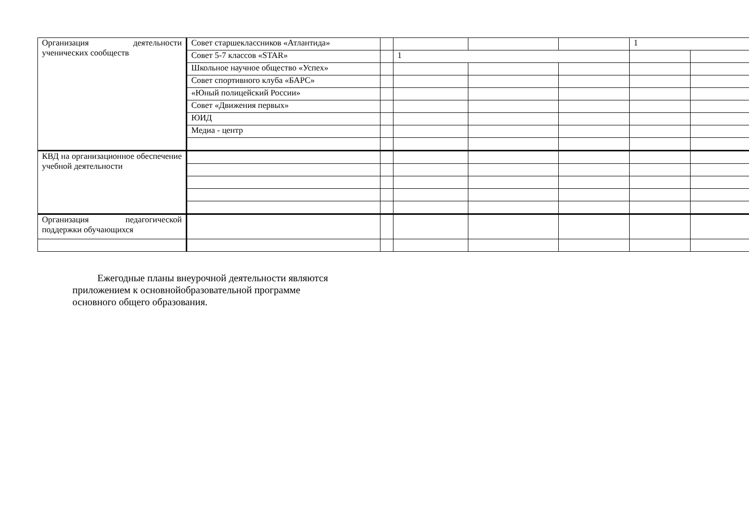| Организация деятельности ученических сообществ | Совет старшеклассников «Атлантида» | | | | | 1 | |
| | Совет 5-7 классов «STAR» | | 1 | | | | |
| | Школьное научное общество «Успех» | | | | | | |
| | Совет спортивного клуба «БАРС» | | | | | | |
| | «Юный полицейский России» | | | | | | |
| | Совет «Движения первых» | | | | | | |
| | ЮИД | | | | | | |
| | Медиа - центр | | | | | | |
| КВД на организационное обеспечение учебной деятельности | | | | | | | |
| Организация педагогической поддержки обучающихся | | | | | | | |
Ежегодные планы внеурочной деятельности являются приложением к основнойобразовательной программе основного общего образования.